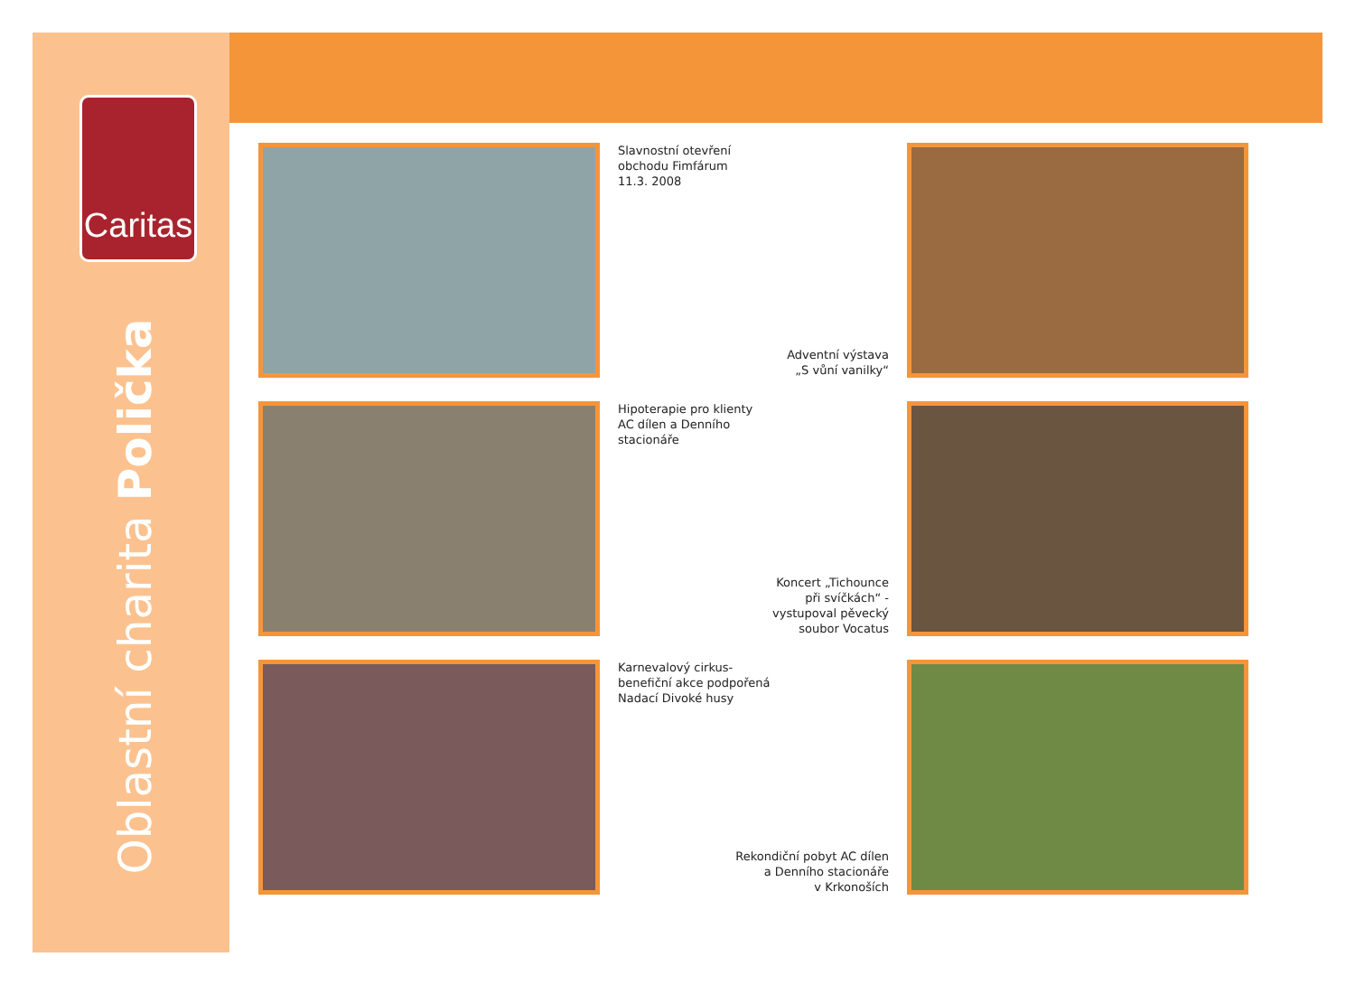Caritas
Oblastní charita Polička
Slavnostní otevření
obchodu Fimfárum
11.3. 2008
Adventní výstava
„S vůní vanilky“
Hipoterapie pro klienty
AC dílen a Denního
stacionáře
Koncert „Tichounce
při svíčkách“ -
vystupoval pěvecký
soubor Vocatus
Karnevalový cirkus-
benefiční akce podpořená
Nadací Divoké husy
Rekondiční pobyt AC dílen
a Denního stacionáře
v Krkonoších